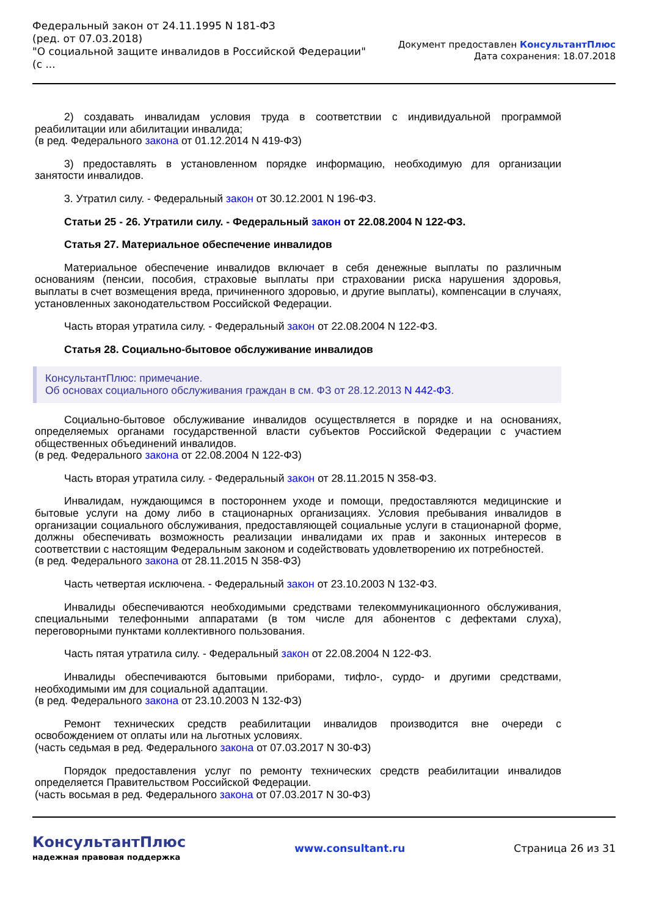Федеральный закон от 24.11.1995 N 181-ФЗ
(ред. от 07.03.2018)
"О социальной защите инвалидов в Российской Федерации"
(с ...
Документ предоставлен КонсультантПлюс
Дата сохранения: 18.07.2018
2) создавать инвалидам условия труда в соответствии с индивидуальной программой реабилитации или абилитации инвалида;
(в ред. Федерального закона от 01.12.2014 N 419-ФЗ)
3) предоставлять в установленном порядке информацию, необходимую для организации занятости инвалидов.
3. Утратил силу. - Федеральный закон от 30.12.2001 N 196-ФЗ.
Статьи 25 - 26. Утратили силу. - Федеральный закон от 22.08.2004 N 122-ФЗ.
Статья 27. Материальное обеспечение инвалидов
Материальное обеспечение инвалидов включает в себя денежные выплаты по различным основаниям (пенсии, пособия, страховые выплаты при страховании риска нарушения здоровья, выплаты в счет возмещения вреда, причиненного здоровью, и другие выплаты), компенсации в случаях, установленных законодательством Российской Федерации.
Часть вторая утратила силу. - Федеральный закон от 22.08.2004 N 122-ФЗ.
Статья 28. Социально-бытовое обслуживание инвалидов
КонсультантПлюс: примечание.
Об основах социального обслуживания граждан в см. ФЗ от 28.12.2013 N 442-ФЗ.
Социально-бытовое обслуживание инвалидов осуществляется в порядке и на основаниях, определяемых органами государственной власти субъектов Российской Федерации с участием общественных объединений инвалидов.
(в ред. Федерального закона от 22.08.2004 N 122-ФЗ)
Часть вторая утратила силу. - Федеральный закон от 28.11.2015 N 358-ФЗ.
Инвалидам, нуждающимся в постороннем уходе и помощи, предоставляются медицинские и бытовые услуги на дому либо в стационарных организациях. Условия пребывания инвалидов в организации социального обслуживания, предоставляющей социальные услуги в стационарной форме, должны обеспечивать возможность реализации инвалидами их прав и законных интересов в соответствии с настоящим Федеральным законом и содействовать удовлетворению их потребностей.
(в ред. Федерального закона от 28.11.2015 N 358-ФЗ)
Часть четвертая исключена. - Федеральный закон от 23.10.2003 N 132-ФЗ.
Инвалиды обеспечиваются необходимыми средствами телекоммуникационного обслуживания, специальными телефонными аппаратами (в том числе для абонентов с дефектами слуха), переговорными пунктами коллективного пользования.
Часть пятая утратила силу. - Федеральный закон от 22.08.2004 N 122-ФЗ.
Инвалиды обеспечиваются бытовыми приборами, тифло-, сурдо- и другими средствами, необходимыми им для социальной адаптации.
(в ред. Федерального закона от 23.10.2003 N 132-ФЗ)
Ремонт технических средств реабилитации инвалидов производится вне очереди с освобождением от оплаты или на льготных условиях.
(часть седьмая в ред. Федерального закона от 07.03.2017 N 30-ФЗ)
Порядок предоставления услуг по ремонту технических средств реабилитации инвалидов определяется Правительством Российской Федерации.
(часть восьмая в ред. Федерального закона от 07.03.2017 N 30-ФЗ)
КонсультантПлюс
надежная правовая поддержка
www.consultant.ru Страница 26 из 31